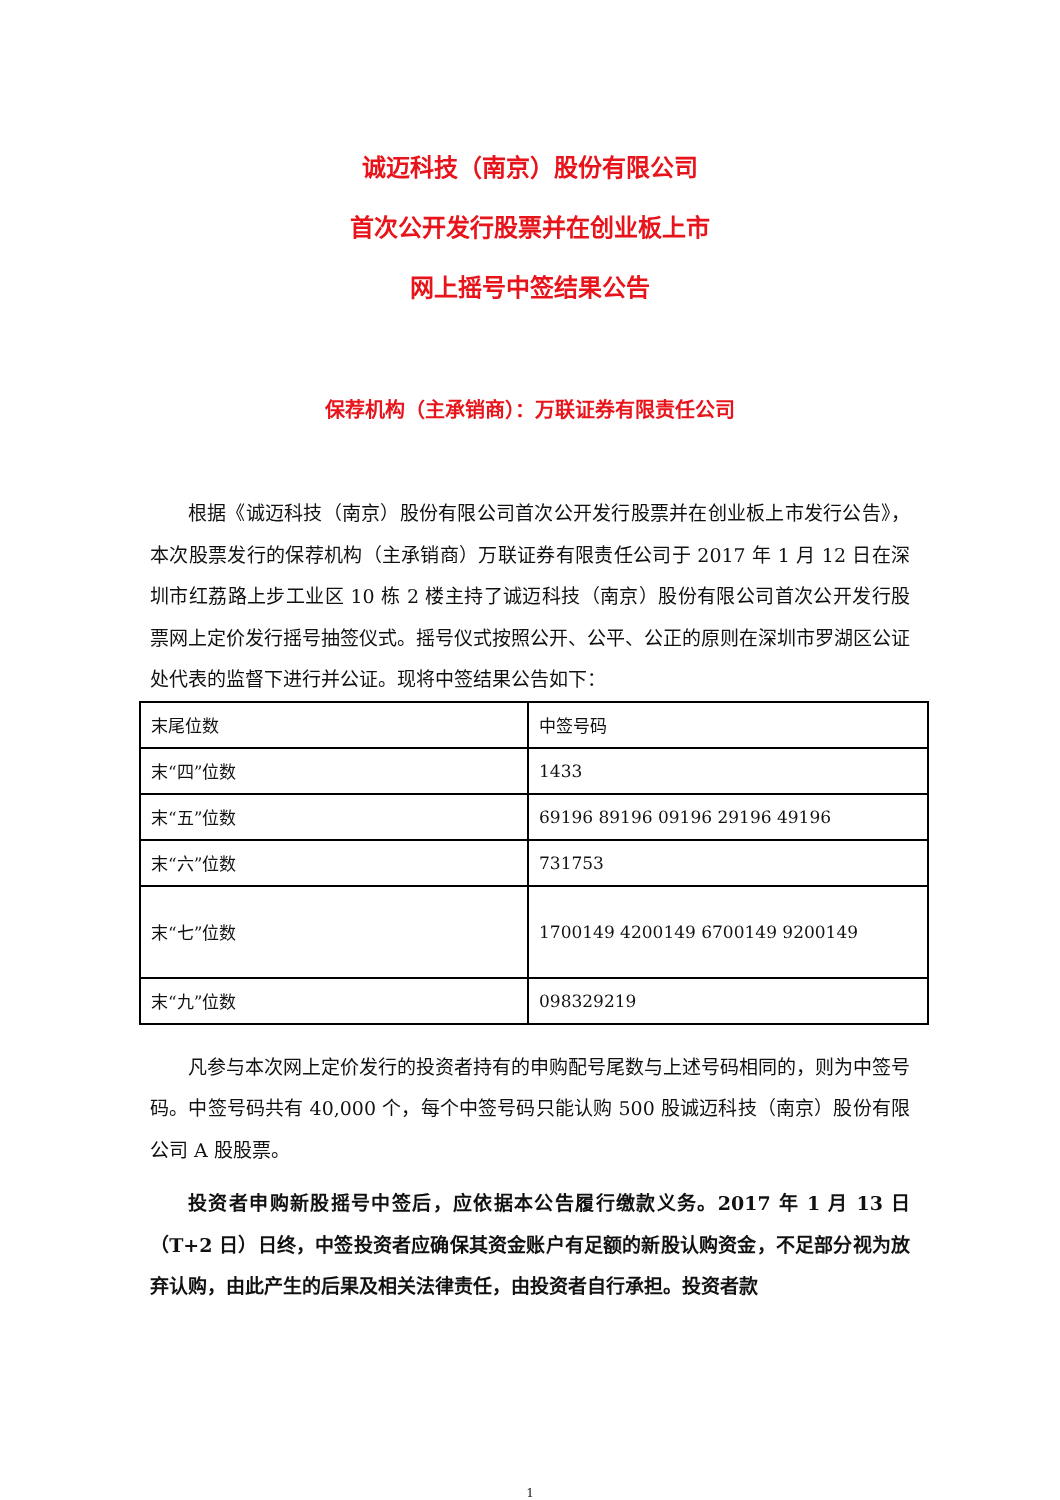诚迈科技（南京）股份有限公司
首次公开发行股票并在创业板上市
网上摇号中签结果公告
保荐机构（主承销商）：万联证券有限责任公司
根据《诚迈科技（南京）股份有限公司首次公开发行股票并在创业板上市发行公告》，本次股票发行的保荐机构（主承销商）万联证券有限责任公司于 2017 年 1 月 12 日在深圳市红荔路上步工业区 10 栋 2 楼主持了诚迈科技（南京）股份有限公司首次公开发行股票网上定价发行摇号抽签仪式。摇号仪式按照公开、公平、公正的原则在深圳市罗湖区公证处代表的监督下进行并公证。现将中签结果公告如下：
| 末尾位数 | 中签号码 |
| 末“四”位数 | 1433 |
| 末“五”位数 | 69196 89196 09196 29196 49196 |
| 末“六”位数 | 731753 |
| 末“七”位数 | 1700149 4200149 6700149 9200149 |
| 末“九”位数 | 098329219 |
凡参与本次网上定价发行的投资者持有的申购配号尾数与上述号码相同的，则为中签号码。中签号码共有 40,000 个，每个中签号码只能认购 500 股诚迈科技（南京）股份有限公司 A 股股票。
投资者申购新股摇号中签后，应依据本公告履行缴款义务。2017 年 1 月 13 日（T+2 日）日终，中签投资者应确保其资金账户有足额的新股认购资金，不足部分视为放弃认购，由此产生的后果及相关法律责任，由投资者自行承担。投资者款
1